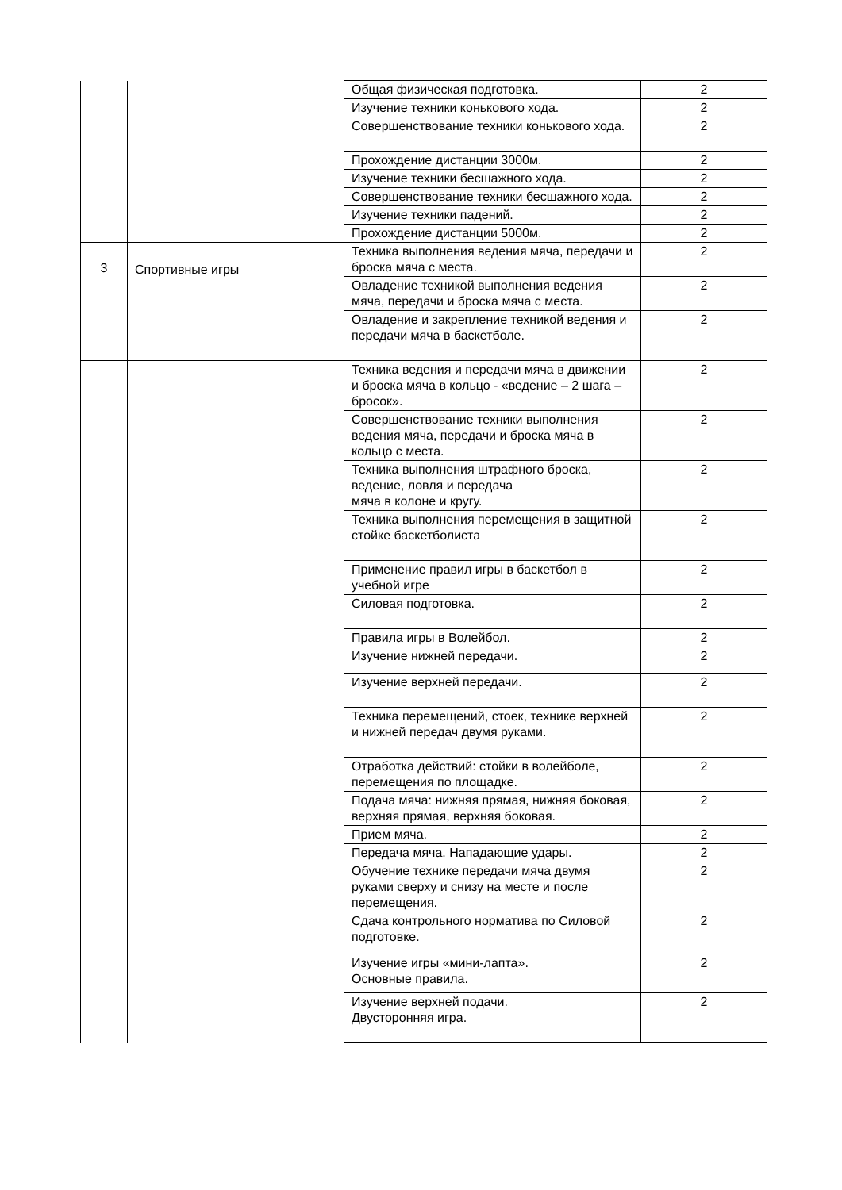| | | Общая физическая подготовка. | 2 |
| | | Изучение техники конькового хода. | 2 |
| | | Совершенствование техники конькового хода. | 2 |
| | | Прохождение дистанции 3000м. | 2 |
| | | Изучение техники бесшажного хода. | 2 |
| | | Совершенствование техники бесшажного хода. | 2 |
| | | Изучение техники падений. | 2 |
| | | Прохождение дистанции 5000м. | 2 |
| 3 | Спортивные игры | Техника выполнения ведения мяча, передачи и броска мяча с места. | 2 |
| | | Овладение техникой выполнения ведения мяча, передачи и броска мяча с места. | 2 |
| | | Овладение и закрепление техникой ведения и передачи мяча в баскетболе. | 2 |
| | | Техника ведения и передачи мяча в движении и броска мяча в кольцо - «ведение – 2 шага – бросок». | 2 |
| | | Совершенствование техники выполнения ведения мяча, передачи и броска мяча в кольцо с места. | 2 |
| | | Техника выполнения штрафного броска, ведение, ловля и передача мяча в колоне и кругу. | 2 |
| | | Техника выполнения перемещения в защитной стойке баскетболиста | 2 |
| | | Применение правил игры в баскетбол в учебной игре | 2 |
| | | Силовая подготовка. | 2 |
| | | Правила игры в Волейбол. | 2 |
| | | Изучение нижней передачи. | 2 |
| | | Изучение верхней передачи. | 2 |
| | | Техника перемещений, стоек, технике верхней и нижней передач двумя руками. | 2 |
| | | Отработка действий: стойки в волейболе, перемещения по площадке. | 2 |
| | | Подача мяча: нижняя прямая, нижняя боковая, верхняя прямая, верхняя боковая. | 2 |
| | | Прием мяча. | 2 |
| | | Передача мяча. Нападающие удары. | 2 |
| | | Обучение технике передачи мяча двумя руками сверху и снизу на месте и после перемещения. | 2 |
| | | Сдача контрольного норматива по Силовой подготовке. | 2 |
| | | Изучение игры «мини-лапта». Основные правила. | 2 |
| | | Изучение верхней подачи. Двусторонняя игра. | 2 |